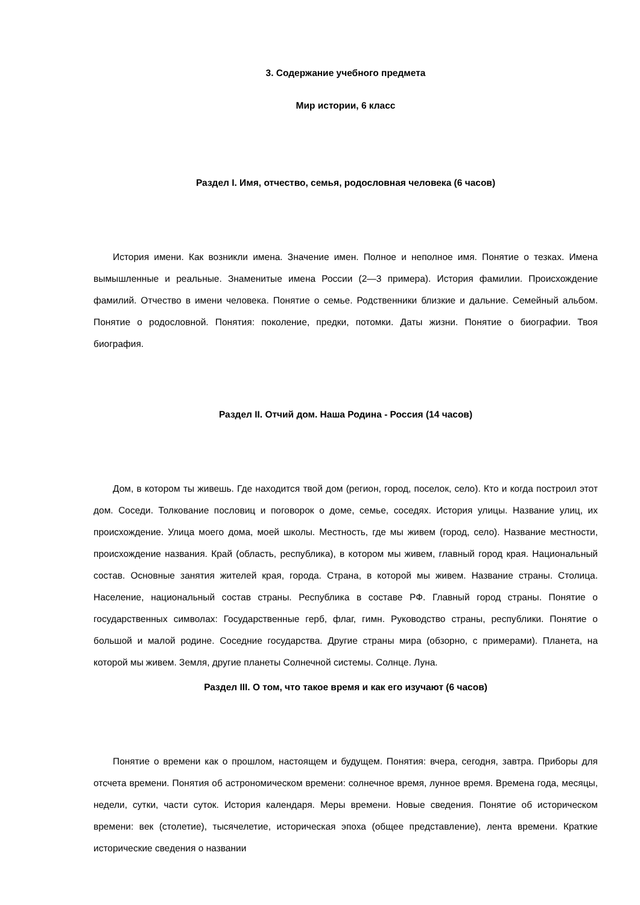3. Содержание учебного предмета
Мир истории, 6 класс
Раздел I. Имя, отчество, семья, родословная человека (6 часов)
История имени. Как возникли имена. Значение имен. Полное и неполное имя. Понятие о тезках. Имена вымышленные и реальные. Знаменитые имена России (2—3 примера). История фамилии. Происхождение фамилий. Отчество в имени человека. Понятие о семье. Родственники близкие и дальние. Семейный альбом. Понятие о родословной. Понятия: поколение, предки, потомки. Даты жизни. Понятие о биографии. Твоя биография.
Раздел II. Отчий дом. Наша Родина - Россия (14 часов)
Дом, в котором ты живешь. Где находится твой дом (регион, город, поселок, село). Кто и когда построил этот дом. Соседи. Толкование пословиц и поговорок о доме, семье, соседях. История улицы. Название улиц, их происхождение. Улица моего дома, моей школы. Местность, где мы живем (город, село). Название местности, происхождение названия. Край (область, республика), в котором мы живем, главный город края. Национальный состав. Основные занятия жителей края, города. Страна, в которой мы живем. Название страны. Столица. Население, национальный состав страны. Республика в составе РФ. Главный город страны. Понятие о государственных символах: Государственные герб, флаг, гимн. Руководство страны, республики. Понятие о большой и малой родине. Соседние государства. Другие страны мира (обзорно, с примерами). Планета, на которой мы живем. Земля, другие планеты Солнечной системы. Солнце. Луна.
Раздел III. О том, что такое время и как его изучают (6 часов)
Понятие о времени как о прошлом, настоящем и будущем. Понятия: вчера, сегодня, завтра. Приборы для отсчета времени. Понятия об астрономическом времени: солнечное время, лунное время. Времена года, месяцы, недели, сутки, части суток. История календаря. Меры времени. Новые сведения. Понятие об историческом времени: век (столетие), тысячелетие, историческая эпоха (общее представление), лента времени. Краткие исторические сведения о названии